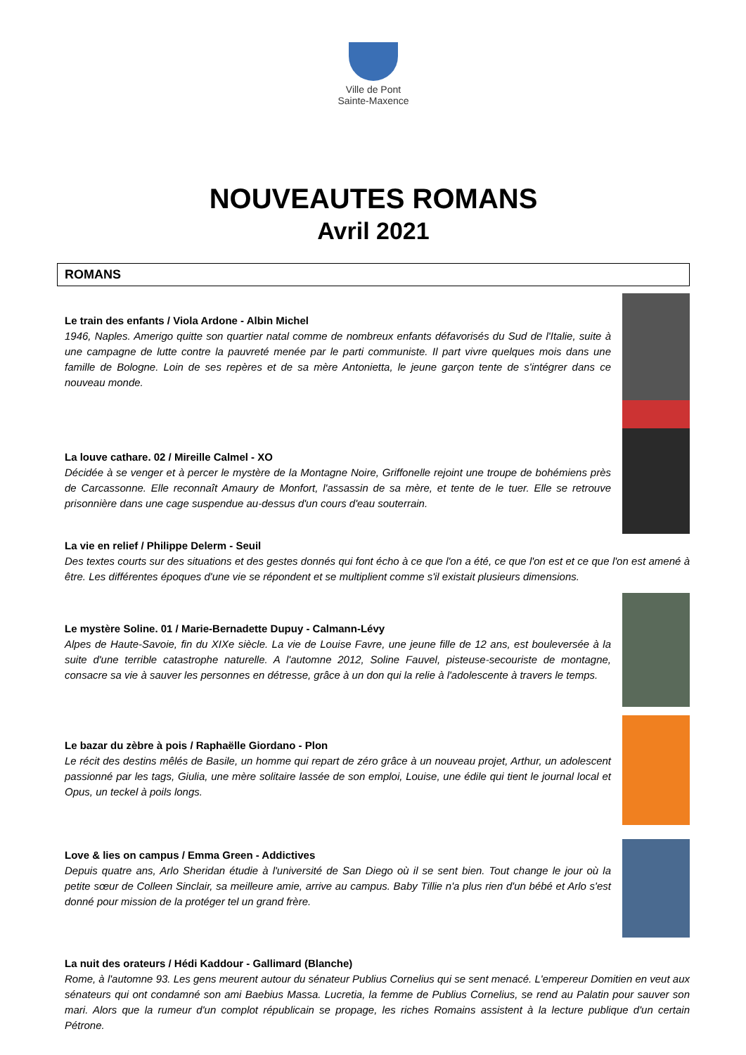Ville de Pont
Sainte-Maxence
NOUVEAUTES ROMANS
Avril 2021
ROMANS
Le train des enfants / Viola Ardone - Albin Michel
1946, Naples. Amerigo quitte son quartier natal comme de nombreux enfants défavorisés du Sud de l'Italie, suite à une campagne de lutte contre la pauvreté menée par le parti communiste. Il part vivre quelques mois dans une famille de Bologne. Loin de ses repères et de sa mère Antonietta, le jeune garçon tente de s'intégrer dans ce nouveau monde.
La louve cathare. 02 / Mireille Calmel - XO
Décidée à se venger et à percer le mystère de la Montagne Noire, Griffonelle rejoint une troupe de bohémiens près de Carcassonne. Elle reconnaît Amaury de Monfort, l'assassin de sa mère, et tente de le tuer. Elle se retrouve prisonnière dans une cage suspendue au-dessus d'un cours d'eau souterrain.
La vie en relief / Philippe Delerm - Seuil
Des textes courts sur des situations et des gestes donnés qui font écho à ce que l'on a été, ce que l'on est et ce que l'on est amené à être. Les différentes époques d'une vie se répondent et se multiplient comme s'il existait plusieurs dimensions.
Le mystère Soline. 01 / Marie-Bernadette Dupuy - Calmann-Lévy
Alpes de Haute-Savoie, fin du XIXe siècle. La vie de Louise Favre, une jeune fille de 12 ans, est bouleversée à la suite d'une terrible catastrophe naturelle. A l'automne 2012, Soline Fauvel, pisteuse-secouriste de montagne, consacre sa vie à sauver les personnes en détresse, grâce à un don qui la relie à l'adolescente à travers le temps.
Le bazar du zèbre à pois / Raphaëlle Giordano - Plon
Le récit des destins mêlés de Basile, un homme qui repart de zéro grâce à un nouveau projet, Arthur, un adolescent passionné par les tags, Giulia, une mère solitaire lassée de son emploi, Louise, une édile qui tient le journal local et Opus, un teckel à poils longs.
Love & lies on campus / Emma Green - Addictives
Depuis quatre ans, Arlo Sheridan étudie à l'université de San Diego où il se sent bien. Tout change le jour où la petite sœur de Colleen Sinclair, sa meilleure amie, arrive au campus. Baby Tillie n'a plus rien d'un bébé et Arlo s'est donné pour mission de la protéger tel un grand frère.
La nuit des orateurs / Hédi Kaddour - Gallimard (Blanche)
Rome, à l'automne 93. Les gens meurent autour du sénateur Publius Cornelius qui se sent menacé. L'empereur Domitien en veut aux sénateurs qui ont condamné son ami Baebius Massa. Lucretia, la femme de Publius Cornelius, se rend au Palatin pour sauver son mari. Alors que la rumeur d'un complot républicain se propage, les riches Romains assistent à la lecture publique d'un certain Pétrone.